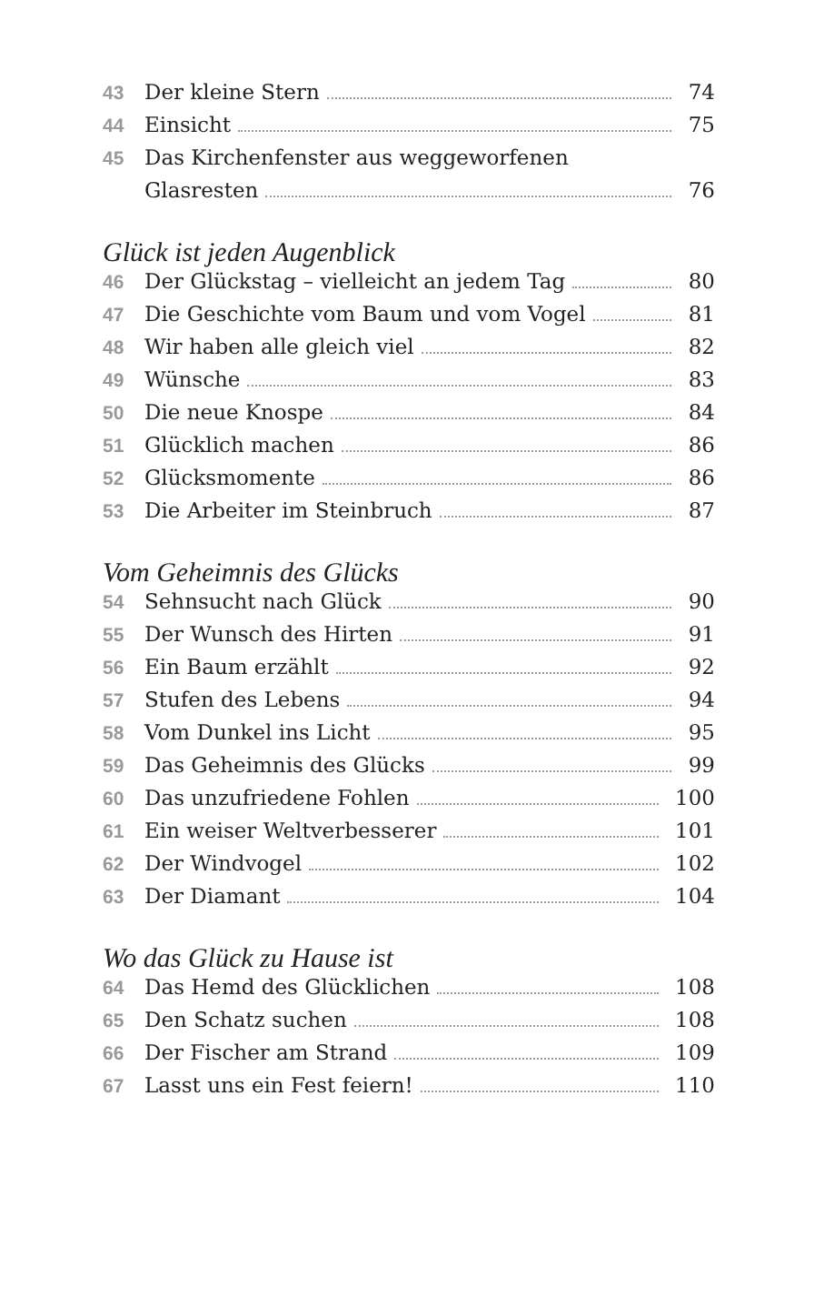43 Der kleine Stern 74
44 Einsicht 75
45 Das Kirchenfenster aus weggeworfenen
Glasresten 76
Glück ist jeden Augenblick
46 Der Glückstag – vielleicht an jedem Tag 80
47 Die Geschichte vom Baum und vom Vogel 81
48 Wir haben alle gleich viel 82
49 Wünsche 83
50 Die neue Knospe 84
51 Glücklich machen 86
52 Glücksmomente 86
53 Die Arbeiter im Steinbruch 87
Vom Geheimnis des Glücks
54 Sehnsucht nach Glück 90
55 Der Wunsch des Hirten 91
56 Ein Baum erzählt 92
57 Stufen des Lebens 94
58 Vom Dunkel ins Licht 95
59 Das Geheimnis des Glücks 99
60 Das unzufriedene Fohlen 100
61 Ein weiser Weltverbesserer 101
62 Der Windvogel 102
63 Der Diamant 104
Wo das Glück zu Hause ist
64 Das Hemd des Glücklichen 108
65 Den Schatz suchen 108
66 Der Fischer am Strand 109
67 Lasst uns ein Fest feiern! 110